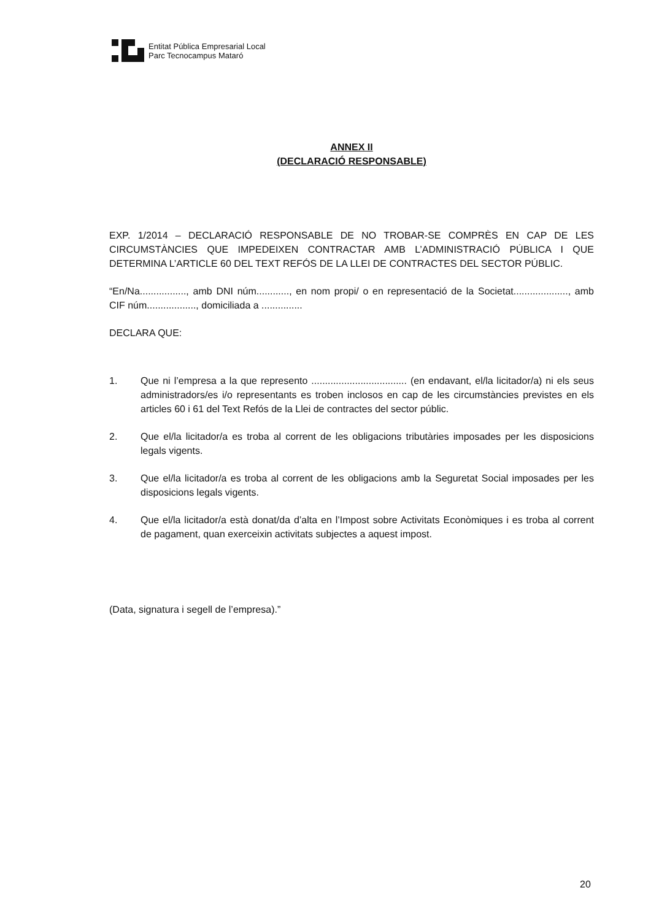Entitat Pública Empresarial Local
Parc Tecnocampus Mataró
ANNEX II
(DECLARACIÓ RESPONSABLE)
EXP. 1/2014 – DECLARACIÓ RESPONSABLE DE NO TROBAR-SE COMPRÈS EN CAP DE LES CIRCUMSTÀNCIES QUE IMPEDEIXEN CONTRACTAR AMB L’ADMINISTRACIÓ PÚBLICA I QUE DETERMINA L’ARTICLE 60 DEL TEXT REFÓS DE LA LLEI DE CONTRACTES DEL SECTOR PÚBLIC.
“En/Na................., amb DNI núm............, en nom propi/ o en representació de la Societat...................., amb CIF núm.................., domiciliada a ...............
DECLARA QUE:
1. Que ni l’empresa a la que represento ................................... (en endavant, el/la licitador/a) ni els seus administradors/es i/o representants es troben inclosos en cap de les circumstàncies previstes en els articles 60 i 61 del Text Refós de la Llei de contractes del sector públic.
2. Que el/la licitador/a es troba al corrent de les obligacions tributàries imposades per les disposicions legals vigents.
3. Que el/la licitador/a es troba al corrent de les obligacions amb la Seguretat Social imposades per les disposicions legals vigents.
4. Que el/la licitador/a està donat/da d’alta en l’Impost sobre Activitats Econòmiques i es troba al corrent de pagament, quan exerceixin activitats subjectes a aquest impost.
(Data, signatura i segell de l’empresa).”
20